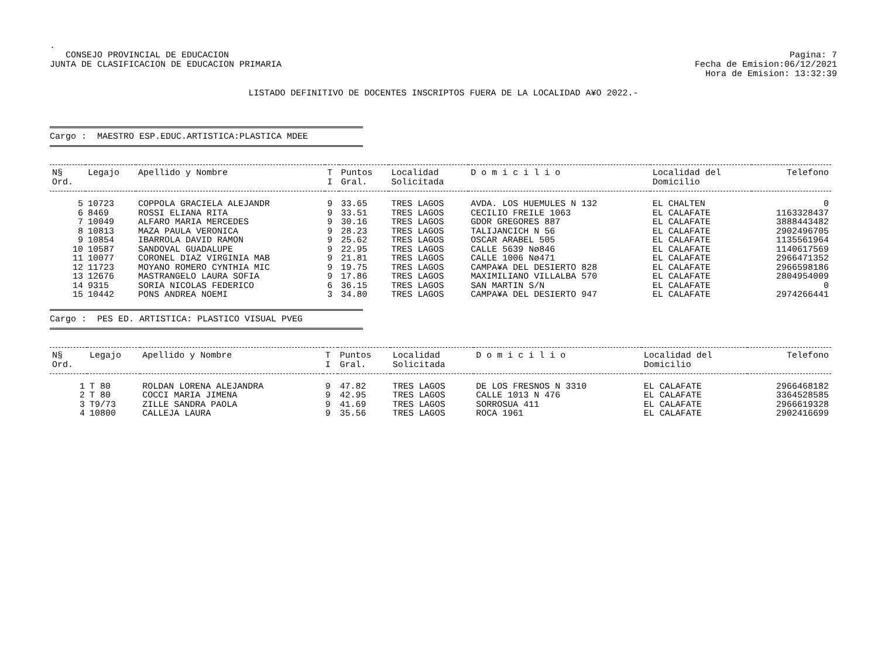.
CONSEJO PROVINCIAL DE EDUCACION
JUNTA DE CLASIFICACION DE EDUCACION PRIMARIA
Pagina: 7
Fecha de Emision:06/12/2021
Hora de Emision: 13:32:39
LISTADO DEFINITIVO DE DOCENTES INSCRIPTOS FUERA DE LA LOCALIDAD A¥O 2022.-
Cargo : MAESTRO ESP.EDUC.ARTISTICA:PLASTICA MDEE
| N§ Ord. | Legajo | Apellido y Nombre | T I | Puntos Gral. | Localidad Solicitada | D o m i c i l i o | Localidad del Domicilio | Telefono |
| --- | --- | --- | --- | --- | --- | --- | --- | --- |
| 5 | 10723 | COPPOLA GRACIELA ALEJANDR | 9 | 33.65 | TRES LAGOS | AVDA. LOS HUEMULES N 132 | EL CHALTEN | 0 |
| 6 | 8469 | ROSSI ELIANA RITA | 9 | 33.51 | TRES LAGOS | CECILIO FREILE 1063 | EL CALAFATE | 1163328437 |
| 7 | 10049 | ALFARO MARIA MERCEDES | 9 | 30.16 | TRES LAGOS | GDOR GREGORES 887 | EL CALAFATE | 3888443482 |
| 8 | 10813 | MAZA PAULA VERONICA | 9 | 28.23 | TRES LAGOS | TALIJANCICH N 56 | EL CALAFATE | 2902496705 |
| 9 | 10854 | IBARROLA DAVID RAMON | 9 | 25.62 | TRES LAGOS | OSCAR ARABEL 505 | EL CALAFATE | 1135561964 |
| 10 | 10587 | SANDOVAL GUADALUPE | 9 | 22.95 | TRES LAGOS | CALLE 5639 Nø846 | EL CALAFATE | 1140617569 |
| 11 | 10077 | CORONEL DIAZ VIRGINIA MAB | 9 | 21.81 | TRES LAGOS | CALLE 1006 Nø471 | EL CALAFATE | 2966471352 |
| 12 | 11723 | MOYANO ROMERO CYNTHIA MIC | 9 | 19.75 | TRES LAGOS | CAMPA¥A DEL DESIERTO 828 | EL CALAFATE | 2966598186 |
| 13 | 12676 | MASTRANGELO LAURA SOFIA | 9 | 17.86 | TRES LAGOS | MAXIMILIANO VILLALBA 570 | EL CALAFATE | 2804954009 |
| 14 | 9315 | SORIA NICOLAS FEDERICO | 6 | 36.15 | TRES LAGOS | SAN MARTIN S/N | EL CALAFATE | 0 |
| 15 | 10442 | PONS ANDREA NOEMI | 3 | 34.80 | TRES LAGOS | CAMPA¥A DEL DESIERTO 947 | EL CALAFATE | 2974266441 |
Cargo : PES ED. ARTISTICA: PLASTICO VISUAL PVEG
| N§ Ord. | Legajo | Apellido y Nombre | T I | Puntos Gral. | Localidad Solicitada | D o m i c i l i o | Localidad del Domicilio | Telefono |
| --- | --- | --- | --- | --- | --- | --- | --- | --- |
| 1 | T 80 | ROLDAN LORENA ALEJANDRA | 9 | 47.82 | TRES LAGOS | DE LOS FRESNOS N 3310 | EL CALAFATE | 2966468182 |
| 2 | T 80 | COCCI MARIA JIMENA | 9 | 42.95 | TRES LAGOS | CALLE 1013 N 476 | EL CALAFATE | 3364528585 |
| 3 | T9/73 | ZILLE SANDRA PAOLA | 9 | 41.69 | TRES LAGOS | SORROSUA 411 | EL CALAFATE | 2966619328 |
| 4 | 10800 | CALLEJA LAURA | 9 | 35.56 | TRES LAGOS | ROCA 1961 | EL CALAFATE | 2902416699 |